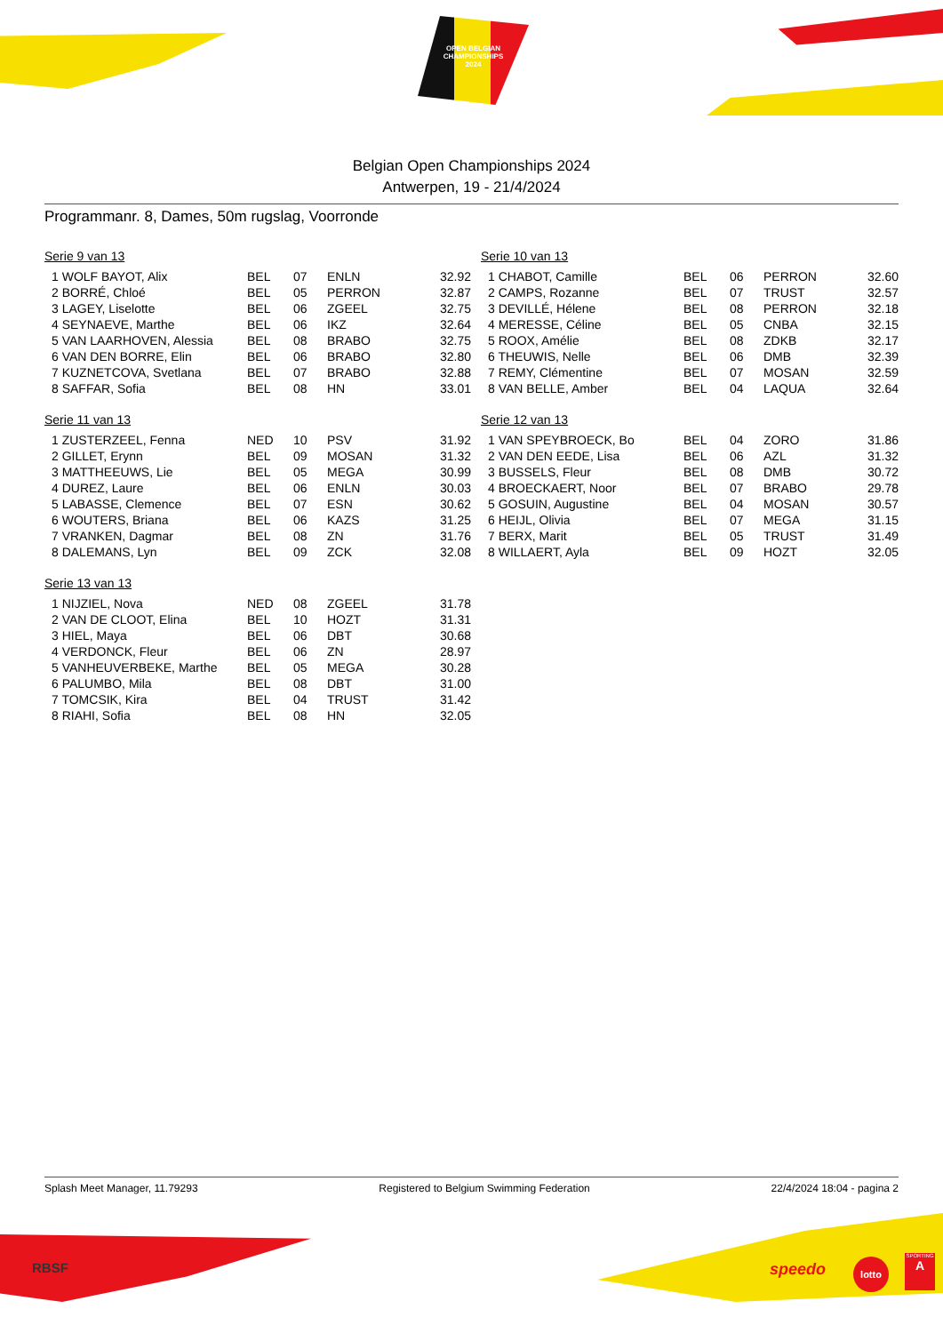OPEN BELGIAN
CHAMPIONSHIPS
2024
Belgian Open Championships 2024
Antwerpen, 19 - 21/4/2024
Programmanr. 8, Dames, 50m rugslag, Voorronde
Serie 9 van 13
| 1 WOLF BAYOT, Alix | BEL | 07 | ENLN | 32.92 |
| 2 BORRÉ, Chloé | BEL | 05 | PERRON | 32.87 |
| 3 LAGEY, Liselotte | BEL | 06 | ZGEEL | 32.75 |
| 4 SEYNAEVE, Marthe | BEL | 06 | IKZ | 32.64 |
| 5 VAN LAARHOVEN, Alessia | BEL | 08 | BRABO | 32.75 |
| 6 VAN DEN BORRE, Elin | BEL | 06 | BRABO | 32.80 |
| 7 KUZNETCOVA, Svetlana | BEL | 07 | BRABO | 32.88 |
| 8 SAFFAR, Sofia | BEL | 08 | HN | 33.01 |
Serie 11 van 13
| 1 ZUSTERZEEL, Fenna | NED | 10 | PSV | 31.92 |
| 2 GILLET, Erynn | BEL | 09 | MOSAN | 31.32 |
| 3 MATTHEEUWS, Lie | BEL | 05 | MEGA | 30.99 |
| 4 DUREZ, Laure | BEL | 06 | ENLN | 30.03 |
| 5 LABASSE, Clemence | BEL | 07 | ESN | 30.62 |
| 6 WOUTERS, Briana | BEL | 06 | KAZS | 31.25 |
| 7 VRANKEN, Dagmar | BEL | 08 | ZN | 31.76 |
| 8 DALEMANS, Lyn | BEL | 09 | ZCK | 32.08 |
Serie 13 van 13
| 1 NIJZIEL, Nova | NED | 08 | ZGEEL | 31.78 |
| 2 VAN DE CLOOT, Elina | BEL | 10 | HOZT | 31.31 |
| 3 HIEL, Maya | BEL | 06 | DBT | 30.68 |
| 4 VERDONCK, Fleur | BEL | 06 | ZN | 28.97 |
| 5 VANHEUVERBEKE, Marthe | BEL | 05 | MEGA | 30.28 |
| 6 PALUMBO, Mila | BEL | 08 | DBT | 31.00 |
| 7 TOMCSIK, Kira | BEL | 04 | TRUST | 31.42 |
| 8 RIAHI, Sofia | BEL | 08 | HN | 32.05 |
Serie 10 van 13
| 1 CHABOT, Camille | BEL | 06 | PERRON | 32.60 |
| 2 CAMPS, Rozanne | BEL | 07 | TRUST | 32.57 |
| 3 DEVILLÉ, Hélene | BEL | 08 | PERRON | 32.18 |
| 4 MERESSE, Céline | BEL | 05 | CNBA | 32.15 |
| 5 ROOX, Amélie | BEL | 08 | ZDKB | 32.17 |
| 6 THEUWIS, Nelle | BEL | 06 | DMB | 32.39 |
| 7 REMY, Clémentine | BEL | 07 | MOSAN | 32.59 |
| 8 VAN BELLE, Amber | BEL | 04 | LAQUA | 32.64 |
Serie 12 van 13
| 1 VAN SPEYBROECK, Bo | BEL | 04 | ZORO | 31.86 |
| 2 VAN DEN EEDE, Lisa | BEL | 06 | AZL | 31.32 |
| 3 BUSSELS, Fleur | BEL | 08 | DMB | 30.72 |
| 4 BROECKAERT, Noor | BEL | 07 | BRABO | 29.78 |
| 5 GOSUIN, Augustine | BEL | 04 | MOSAN | 30.57 |
| 6 HEIJL, Olivia | BEL | 07 | MEGA | 31.15 |
| 7 BERX, Marit | BEL | 05 | TRUST | 31.49 |
| 8 WILLAERT, Ayla | BEL | 09 | HOZT | 32.05 |
Splash Meet Manager, 11.79293 Registered to Belgium Swimming Federation 22/4/2024 18:04 - pagina 2
RBSF speedo lotto
SPORTING
A